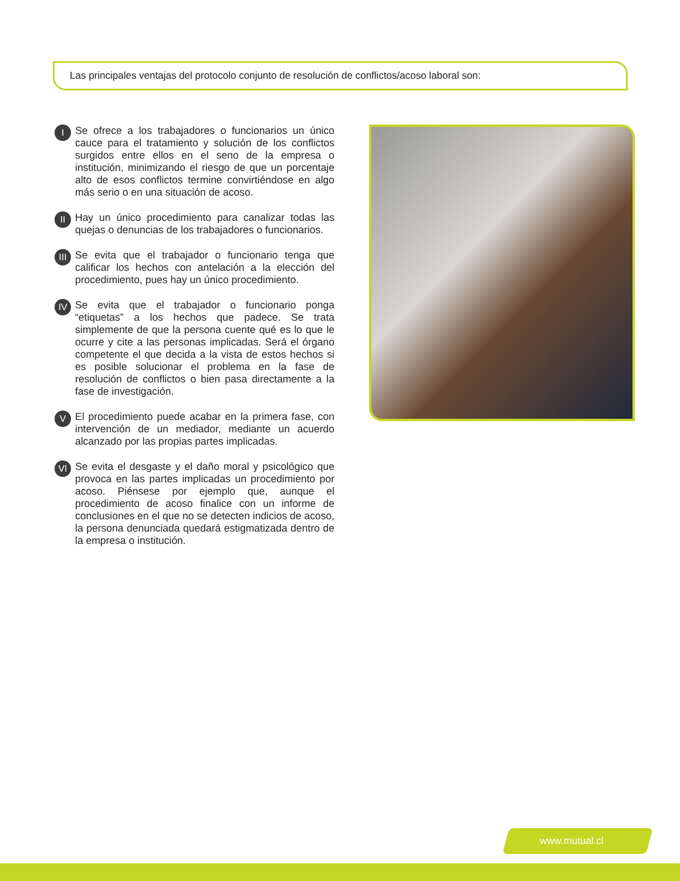Las principales ventajas del protocolo conjunto de resolución de conflictos/acoso laboral son:
I
Se ofrece a los trabajadores o funcionarios un único cauce para el tratamiento y solución de los conflictos surgidos entre ellos en el seno de la empresa o institución, minimizando el riesgo de que un porcentaje alto de esos conflictos termine convirtiéndose en algo más serio o en una situación de acoso.
II
Hay un único procedimiento para canalizar todas las quejas o denuncias de los trabajadores o funcionarios.
III
Se evita que el trabajador o funcionario tenga que calificar los hechos con antelación a la elección del procedimiento, pues hay un único procedimiento.
IV
Se evita que el trabajador o funcionario ponga “etiquetas” a los hechos que padece. Se trata simplemente de que la persona cuente qué es lo que le ocurre y cite a las personas implicadas. Será el órgano competente el que decida a la vista de estos hechos si es posible solucionar el problema en la fase de resolución de conflictos o bien pasa directamente a la fase de investigación.
V
El procedimiento puede acabar en la primera fase, con intervención de un mediador, mediante un acuerdo alcanzado por las propias partes implicadas.
VI
Se evita el desgaste y el daño moral y psicológico que provoca en las partes implicadas un procedimiento por acoso. Piénsese por ejemplo que, aunque el procedimiento de acoso finalice con un informe de conclusiones en el que no se detecten indicios de acoso, la persona denunciada quedará estigmatizada dentro de la empresa o institución.
www.mutual.cl